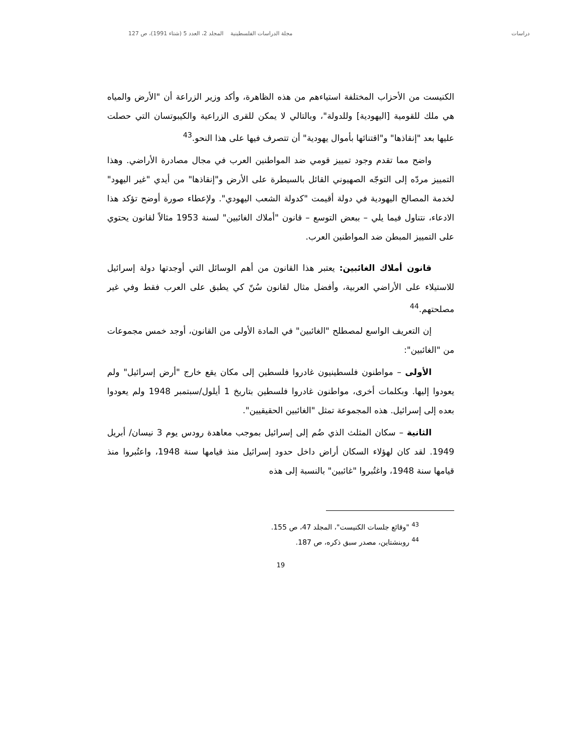دراسات مجلة الدراسات الفلسطينية المجلد 2، العدد 5 (شتاء 1991)، ص 127
الكنيست من الأحزاب المختلفة استياءهم من هذه الظاهرة، وأكد وزير الزراعة أن "الأرض والمياه هي ملك للقومية [اليهودية] وللدولة"، وبالتالي لا يمكن للقرى الزراعية والكيبوتسان التي حصلت عليها بعد "إنقاذها" و"اقتنائها بأموال يهودية" أن تتصرف فيها على هذا النحو.<sup>43</sup>
واضح مما تقدم وجود تمييز قومي ضد المواطنين العرب في مجال مصادرة الأراضي. وهذا التمييز مردّه إلى التوجّه الصهيوني القائل بالسيطرة على الأرض و"إنقاذها" من أيدي "غير اليهود" لخدمة المصالح اليهودية في دولة أقيمت "كدولة الشعب اليهودي". ولإعطاء صورة أوضح تؤكد هذا الادعاء، نتناول فيما يلي – ببعض التوسع – قانون "أملاك الغائبين" لسنة 1953 مثالاً لقانون يحتوي على التمييز المبطن ضد المواطنين العرب.
قانون أملاك الغائبين: يعتبر هذا القانون من أهم الوسائل التي أوجدتها دولة إسرائيل للاستيلاء على الأراضي العربية، وأفضل مثال لقانون سُنّ كي يطبق على العرب فقط وفي غير مصلحتهم.<sup>44</sup>
إن التعريف الواسع لمصطلح "الغائبين" في المادة الأولى من القانون، أوجد خمس مجموعات من "الغائبين":
الأولى – مواطنون فلسطينيون غادروا فلسطين إلى مكان يقع خارج "أرض إسرائيل" ولم يعودوا إليها. وبكلمات أخرى، مواطنون غادروا فلسطين بتاريخ 1 أيلول/سبتمبر 1948 ولم يعودوا بعده إلى إسرائيل. هذه المجموعة تمثل "الغائبين الحقيقيين".
الثانية – سكان المثلث الذي ضُم إلى إسرائيل بموجب معاهدة رودس يوم 3 نيسان/ أبريل 1949. لقد كان لهؤلاء السكان أراض داخل حدود إسرائيل منذ قيامها سنة 1948، واعتُبروا منذ قيامها سنة 1948، واغتُبروا "غائبين" بالنسبة إلى هذه
<sup>43</sup> "وقائع جلسات الكنيست"، المجلد 47، ص 155.
<sup>44</sup> روبنشتاين، مصدر سبق ذكره، ص 187.
19